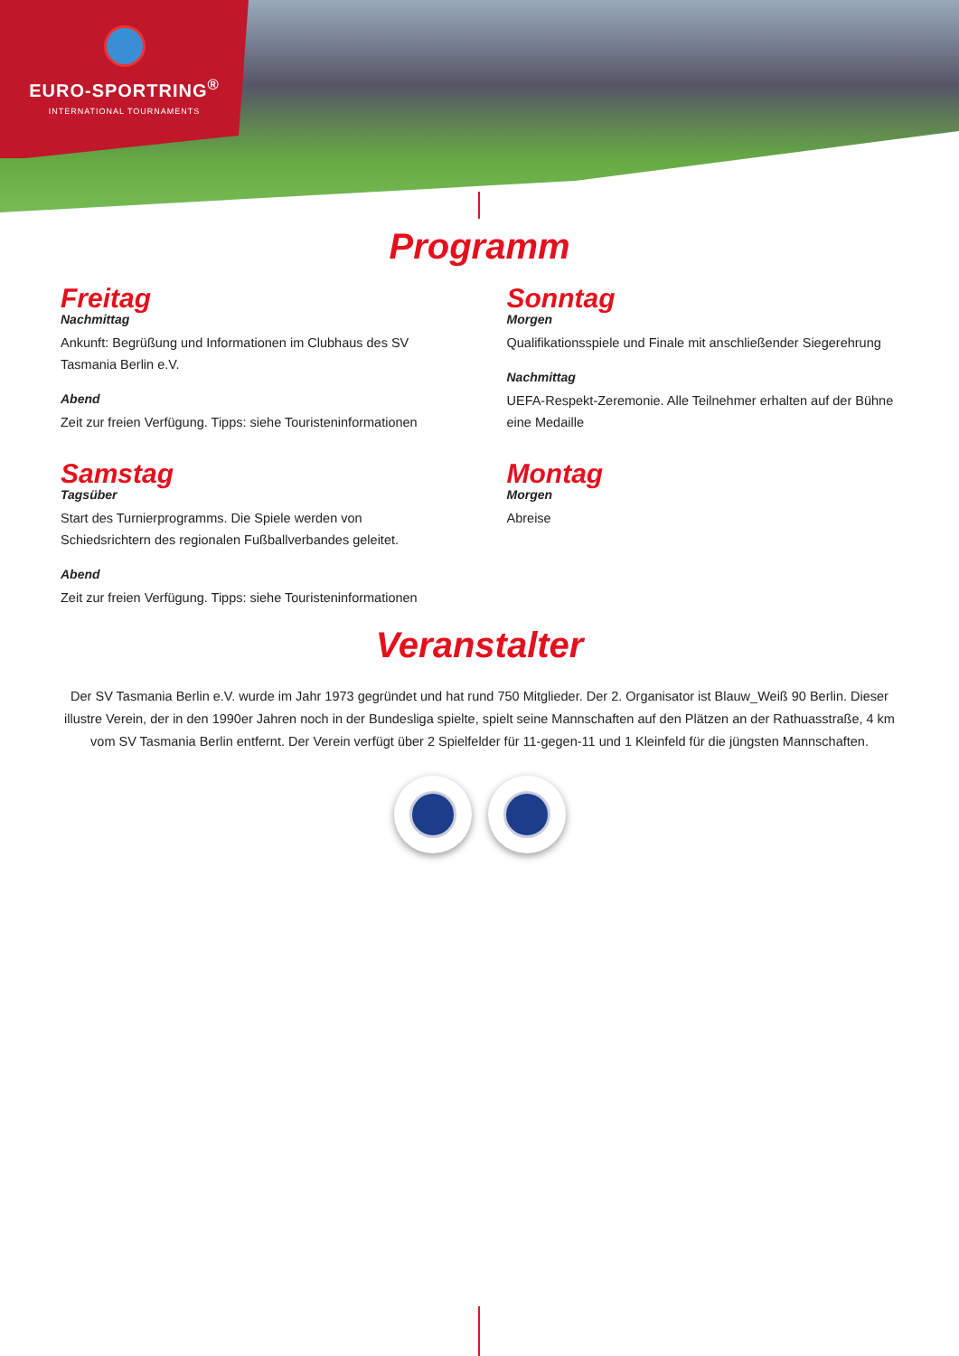EURO-SPORTRING<sup>®</sup>
INTERNATIONAL TOURNAMENTS
Programm
Freitag
Nachmittag
Ankunft: Begrüßung und Informationen im Clubhaus des SV Tasmania Berlin e.V.
Abend
Zeit zur freien Verfügung. Tipps: siehe Touristeninformationen
Samstag
Tagsüber
Start des Turnierprogramms. Die Spiele werden von Schiedsrichtern des regionalen Fußballverbandes geleitet.
Abend
Zeit zur freien Verfügung. Tipps: siehe Touristeninformationen
Sonntag
Morgen
Qualifikationsspiele und Finale mit anschließender Siegerehrung
Nachmittag
UEFA-Respekt-Zeremonie. Alle Teilnehmer erhalten auf der Bühne eine Medaille
Montag
Morgen
Abreise
Veranstalter
Der SV Tasmania Berlin e.V. wurde im Jahr 1973 gegründet und hat rund 750 Mitglieder. Der 2. Organisator ist Blauw_Weiß 90 Berlin. Dieser illustre Verein, der in den 1990er Jahren noch in der Bundesliga spielte, spielt seine Mannschaften auf den Plätzen an der Rathuasstraße, 4 km vom SV Tasmania Berlin entfernt. Der Verein verfügt über 2 Spielfelder für 11-gegen-11 und 1 Kleinfeld für die jüngsten Mannschaften.